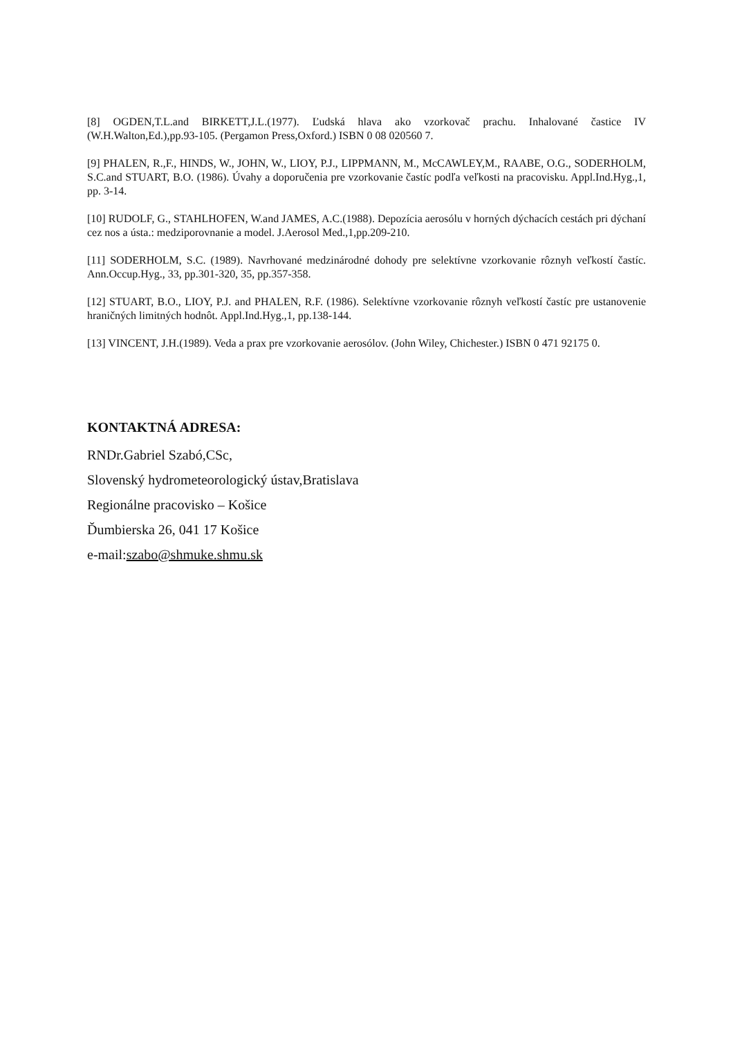[8] OGDEN,T.L.and BIRKETT,J.L.(1977). Ľudská hlava ako vzorkovač prachu. Inhalované častice IV (W.H.Walton,Ed.),pp.93-105. (Pergamon Press,Oxford.) ISBN 0 08 020560 7.
[9] PHALEN, R.,F., HINDS, W., JOHN, W., LIOY, P.J., LIPPMANN, M., McCAWLEY,M., RAABE, O.G., SODERHOLM, S.C.and STUART, B.O. (1986). Úvahy a doporučenia pre vzorkovanie častíc podľa veľkosti na pracovisku. Appl.Ind.Hyg.,1, pp. 3-14.
[10] RUDOLF, G., STAHLHOFEN, W.and JAMES, A.C.(1988). Depozícia aerosólu v horných dýchacích cestách pri dýchaní cez nos a ústa.: medziporovnanie a model. J.Aerosol Med.,1,pp.209-210.
[11] SODERHOLM, S.C. (1989). Navrhované medzinárodné dohody pre selektívne vzorkovanie rôznyh veľkostí častíc. Ann.Occup.Hyg., 33, pp.301-320, 35, pp.357-358.
[12] STUART, B.O., LIOY, P.J. and PHALEN, R.F. (1986). Selektívne vzorkovanie rôznyh veľkostí častíc pre ustanovenie hraničných limitných hodnôt. Appl.Ind.Hyg.,1, pp.138-144.
[13] VINCENT, J.H.(1989). Veda a prax pre vzorkovanie aerosólov. (John Wiley, Chichester.) ISBN 0 471 92175 0.
KONTAKTNÁ ADRESA:
RNDr.Gabriel Szabó,CSc,
Slovenský hydrometeorologický ústav,Bratislava
Regionálne pracovisko – Košice
Ďumbierska 26, 041 17 Košice
e-mail:szabo@shmuke.shmu.sk